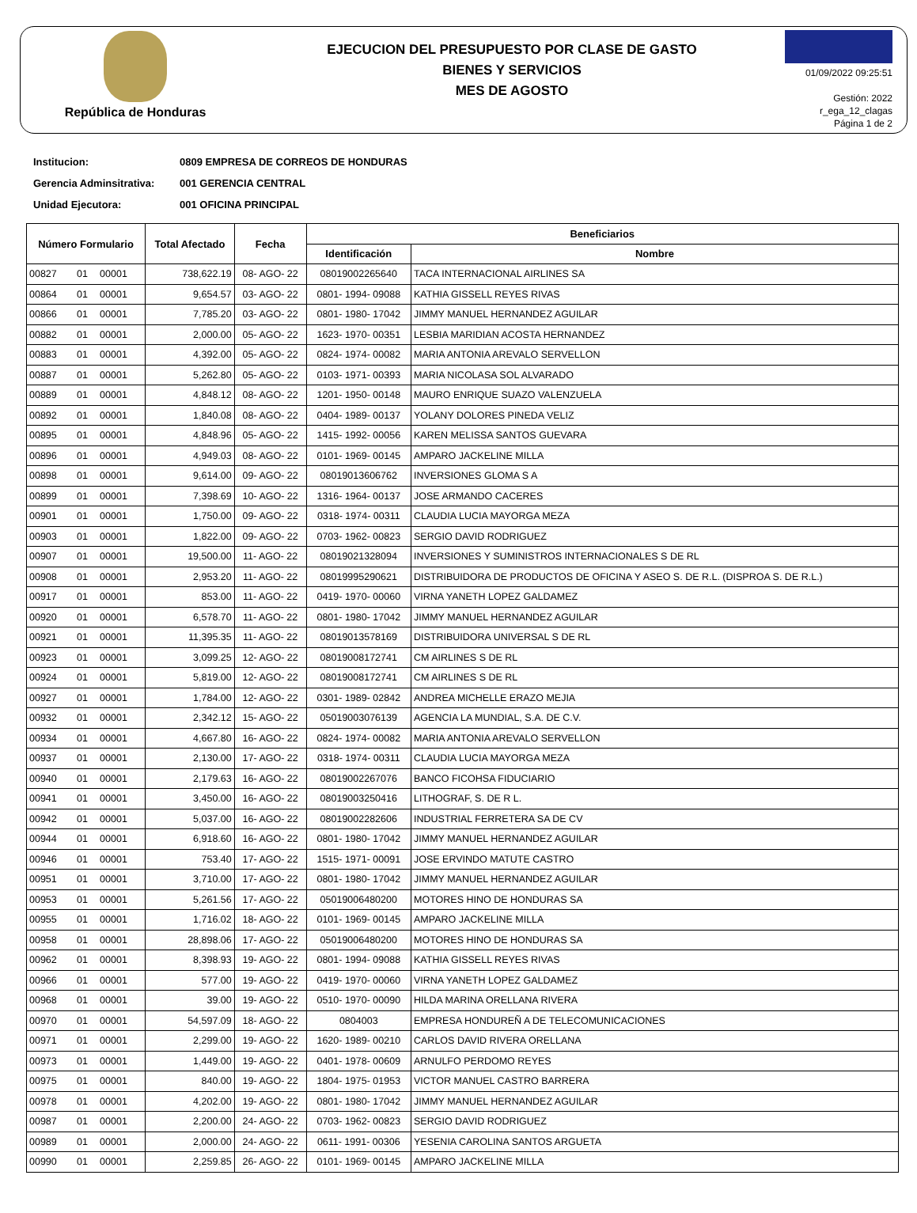República de Honduras
EJECUCION DEL PRESUPUESTO POR CLASE DE GASTO
BIENES Y SERVICIOS
MES DE AGOSTO
01/09/2022 09:25:51
Gestión: 2022
r_ega_12_clagas
Página 1 de 2
Institucion: 0809 EMPRESA DE CORREOS DE HONDURAS
Gerencia Adminsitrativa: 001 GERENCIA CENTRAL
Unidad Ejecutora: 001 OFICINA PRINCIPAL
| Número Formulario | | | Total Afectado | Fecha | Beneficiarios | |
| --- | --- | --- | --- | --- | --- | --- |
| | | | | | Identificación | Nombre |
| 00827 | 01 | 00001 | 738,622.19 | 08- AGO- 22 | 08019002265640 | TACA INTERNACIONAL AIRLINES SA |
| 00864 | 01 | 00001 | 9,654.57 | 03- AGO- 22 | 0801- 1994- 09088 | KATHIA GISSELL REYES RIVAS |
| 00866 | 01 | 00001 | 7,785.20 | 03- AGO- 22 | 0801- 1980- 17042 | JIMMY MANUEL HERNANDEZ AGUILAR |
| 00882 | 01 | 00001 | 2,000.00 | 05- AGO- 22 | 1623- 1970- 00351 | LESBIA MARIDIAN ACOSTA HERNANDEZ |
| 00883 | 01 | 00001 | 4,392.00 | 05- AGO- 22 | 0824- 1974- 00082 | MARIA ANTONIA AREVALO SERVELLON |
| 00887 | 01 | 00001 | 5,262.80 | 05- AGO- 22 | 0103- 1971- 00393 | MARIA NICOLASA SOL ALVARADO |
| 00889 | 01 | 00001 | 4,848.12 | 08- AGO- 22 | 1201- 1950- 00148 | MAURO ENRIQUE SUAZO VALENZUELA |
| 00892 | 01 | 00001 | 1,840.08 | 08- AGO- 22 | 0404- 1989- 00137 | YOLANY DOLORES PINEDA VELIZ |
| 00895 | 01 | 00001 | 4,848.96 | 05- AGO- 22 | 1415- 1992- 00056 | KAREN MELISSA SANTOS GUEVARA |
| 00896 | 01 | 00001 | 4,949.03 | 08- AGO- 22 | 0101- 1969- 00145 | AMPARO JACKELINE MILLA |
| 00898 | 01 | 00001 | 9,614.00 | 09- AGO- 22 | 08019013606762 | INVERSIONES GLOMA S A |
| 00899 | 01 | 00001 | 7,398.69 | 10- AGO- 22 | 1316- 1964- 00137 | JOSE ARMANDO CACERES |
| 00901 | 01 | 00001 | 1,750.00 | 09- AGO- 22 | 0318- 1974- 00311 | CLAUDIA LUCIA MAYORGA MEZA |
| 00903 | 01 | 00001 | 1,822.00 | 09- AGO- 22 | 0703- 1962- 00823 | SERGIO DAVID RODRIGUEZ |
| 00907 | 01 | 00001 | 19,500.00 | 11- AGO- 22 | 08019021328094 | INVERSIONES Y SUMINISTROS INTERNACIONALES S DE RL |
| 00908 | 01 | 00001 | 2,953.20 | 11- AGO- 22 | 08019995290621 | DISTRIBUIDORA DE PRODUCTOS DE OFICINA Y ASEO S. DE R.L. (DISPROA S. DE R.L.) |
| 00917 | 01 | 00001 | 853.00 | 11- AGO- 22 | 0419- 1970- 00060 | VIRNA YANETH LOPEZ GALDAMEZ |
| 00920 | 01 | 00001 | 6,578.70 | 11- AGO- 22 | 0801- 1980- 17042 | JIMMY MANUEL HERNANDEZ AGUILAR |
| 00921 | 01 | 00001 | 11,395.35 | 11- AGO- 22 | 08019013578169 | DISTRIBUIDORA UNIVERSAL S DE RL |
| 00923 | 01 | 00001 | 3,099.25 | 12- AGO- 22 | 08019008172741 | CM AIRLINES S DE RL |
| 00924 | 01 | 00001 | 5,819.00 | 12- AGO- 22 | 08019008172741 | CM AIRLINES S DE RL |
| 00927 | 01 | 00001 | 1,784.00 | 12- AGO- 22 | 0301- 1989- 02842 | ANDREA MICHELLE ERAZO MEJIA |
| 00932 | 01 | 00001 | 2,342.12 | 15- AGO- 22 | 05019003076139 | AGENCIA LA MUNDIAL, S.A. DE C.V. |
| 00934 | 01 | 00001 | 4,667.80 | 16- AGO- 22 | 0824- 1974- 00082 | MARIA ANTONIA AREVALO SERVELLON |
| 00937 | 01 | 00001 | 2,130.00 | 17- AGO- 22 | 0318- 1974- 00311 | CLAUDIA LUCIA MAYORGA MEZA |
| 00940 | 01 | 00001 | 2,179.63 | 16- AGO- 22 | 08019002267076 | BANCO FICOHSA FIDUCIARIO |
| 00941 | 01 | 00001 | 3,450.00 | 16- AGO- 22 | 08019003250416 | LITHOGRAF, S. DE R L. |
| 00942 | 01 | 00001 | 5,037.00 | 16- AGO- 22 | 08019002282606 | INDUSTRIAL FERRETERA SA DE CV |
| 00944 | 01 | 00001 | 6,918.60 | 16- AGO- 22 | 0801- 1980- 17042 | JIMMY MANUEL HERNANDEZ AGUILAR |
| 00946 | 01 | 00001 | 753.40 | 17- AGO- 22 | 1515- 1971- 00091 | JOSE ERVINDO MATUTE CASTRO |
| 00951 | 01 | 00001 | 3,710.00 | 17- AGO- 22 | 0801- 1980- 17042 | JIMMY MANUEL HERNANDEZ AGUILAR |
| 00953 | 01 | 00001 | 5,261.56 | 17- AGO- 22 | 05019006480200 | MOTORES HINO DE HONDURAS SA |
| 00955 | 01 | 00001 | 1,716.02 | 18- AGO- 22 | 0101- 1969- 00145 | AMPARO JACKELINE MILLA |
| 00958 | 01 | 00001 | 28,898.06 | 17- AGO- 22 | 05019006480200 | MOTORES HINO DE HONDURAS SA |
| 00962 | 01 | 00001 | 8,398.93 | 19- AGO- 22 | 0801- 1994- 09088 | KATHIA GISSELL REYES RIVAS |
| 00966 | 01 | 00001 | 577.00 | 19- AGO- 22 | 0419- 1970- 00060 | VIRNA YANETH LOPEZ GALDAMEZ |
| 00968 | 01 | 00001 | 39.00 | 19- AGO- 22 | 0510- 1970- 00090 | HILDA MARINA ORELLANA RIVERA |
| 00970 | 01 | 00001 | 54,597.09 | 18- AGO- 22 | 0804003 | EMPRESA HONDUREÑ A DE TELECOMUNICACIONES |
| 00971 | 01 | 00001 | 2,299.00 | 19- AGO- 22 | 1620- 1989- 00210 | CARLOS DAVID RIVERA ORELLANA |
| 00973 | 01 | 00001 | 1,449.00 | 19- AGO- 22 | 0401- 1978- 00609 | ARNULFO PERDOMO REYES |
| 00975 | 01 | 00001 | 840.00 | 19- AGO- 22 | 1804- 1975- 01953 | VICTOR MANUEL CASTRO BARRERA |
| 00978 | 01 | 00001 | 4,202.00 | 19- AGO- 22 | 0801- 1980- 17042 | JIMMY MANUEL HERNANDEZ AGUILAR |
| 00987 | 01 | 00001 | 2,200.00 | 24- AGO- 22 | 0703- 1962- 00823 | SERGIO DAVID RODRIGUEZ |
| 00989 | 01 | 00001 | 2,000.00 | 24- AGO- 22 | 0611- 1991- 00306 | YESENIA CAROLINA SANTOS ARGUETA |
| 00990 | 01 | 00001 | 2,259.85 | 26- AGO- 22 | 0101- 1969- 00145 | AMPARO JACKELINE MILLA |